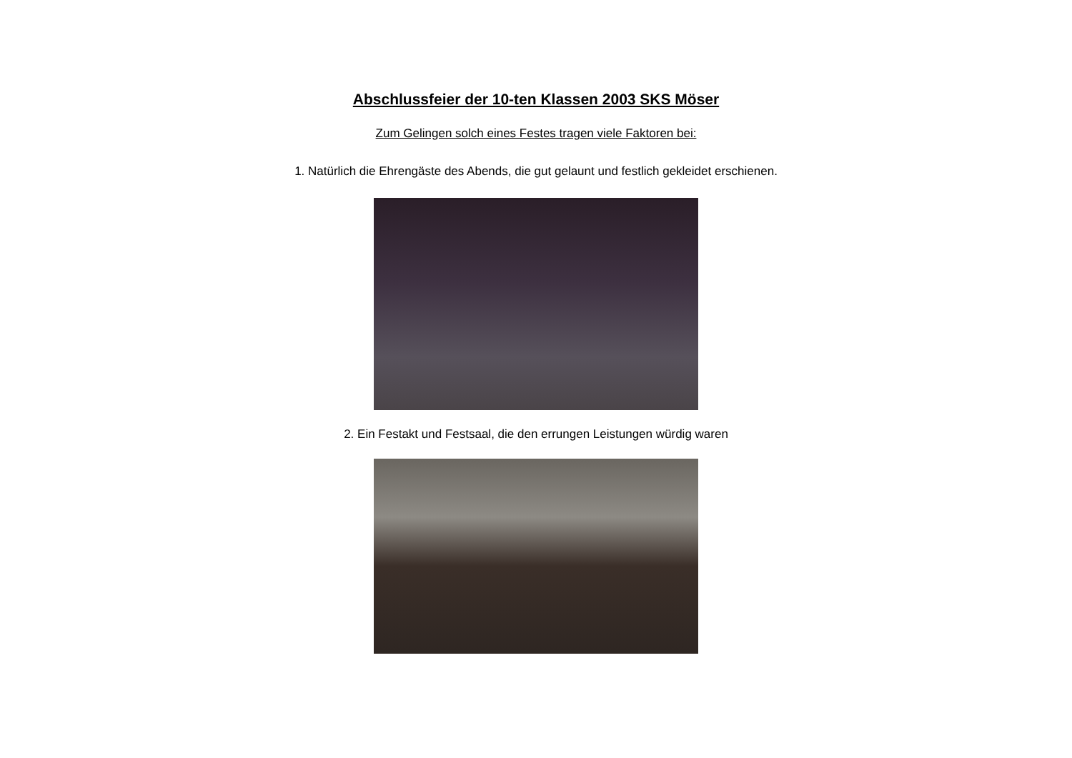Abschlussfeier der 10-ten Klassen 2003 SKS Möser
Zum Gelingen solch eines Festes tragen viele Faktoren bei:
1. Natürlich die Ehrengäste des Abends, die gut gelaunt und festlich gekleidet erschienen.
2. Ein Festakt und Festsaal, die den errungen Leistungen würdig waren